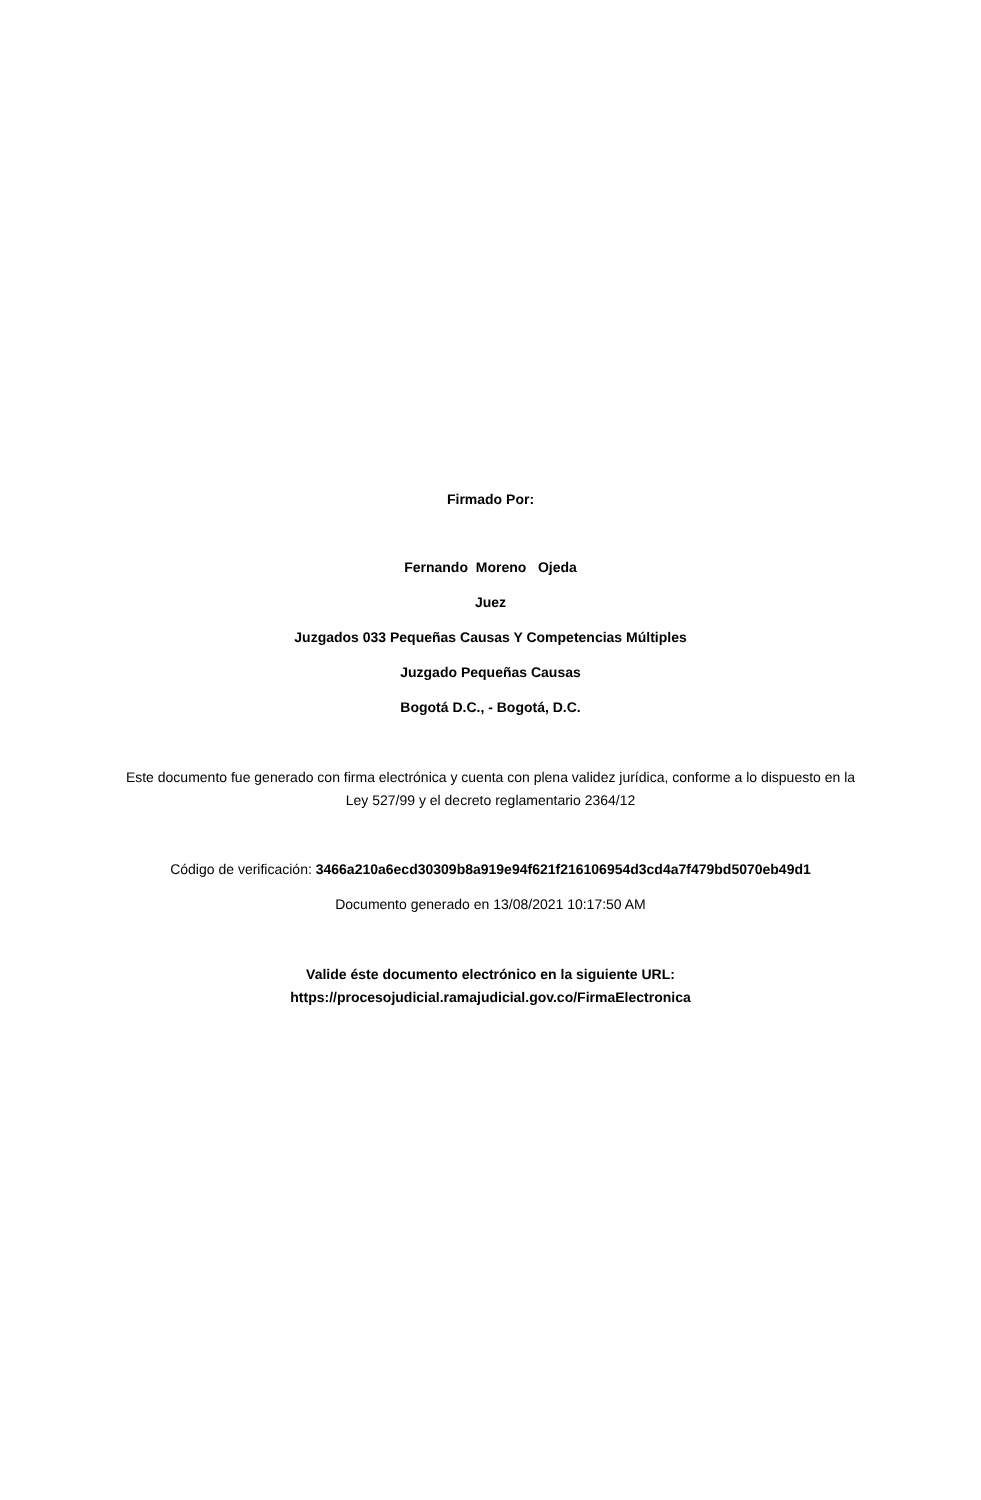Firmado Por:
Fernando Moreno Ojeda
Juez
Juzgados 033 Pequeñas Causas Y Competencias Múltiples
Juzgado Pequeñas Causas
Bogotá D.C., - Bogotá, D.C.
Este documento fue generado con firma electrónica y cuenta con plena validez jurídica, conforme a lo dispuesto en la Ley 527/99 y el decreto reglamentario 2364/12
Código de verificación: 3466a210a6ecd30309b8a919e94f621f216106954d3cd4a7f479bd5070eb49d1
Documento generado en 13/08/2021 10:17:50 AM
Valide éste documento electrónico en la siguiente URL:
https://procesojudicial.ramajudicial.gov.co/FirmaElectronica